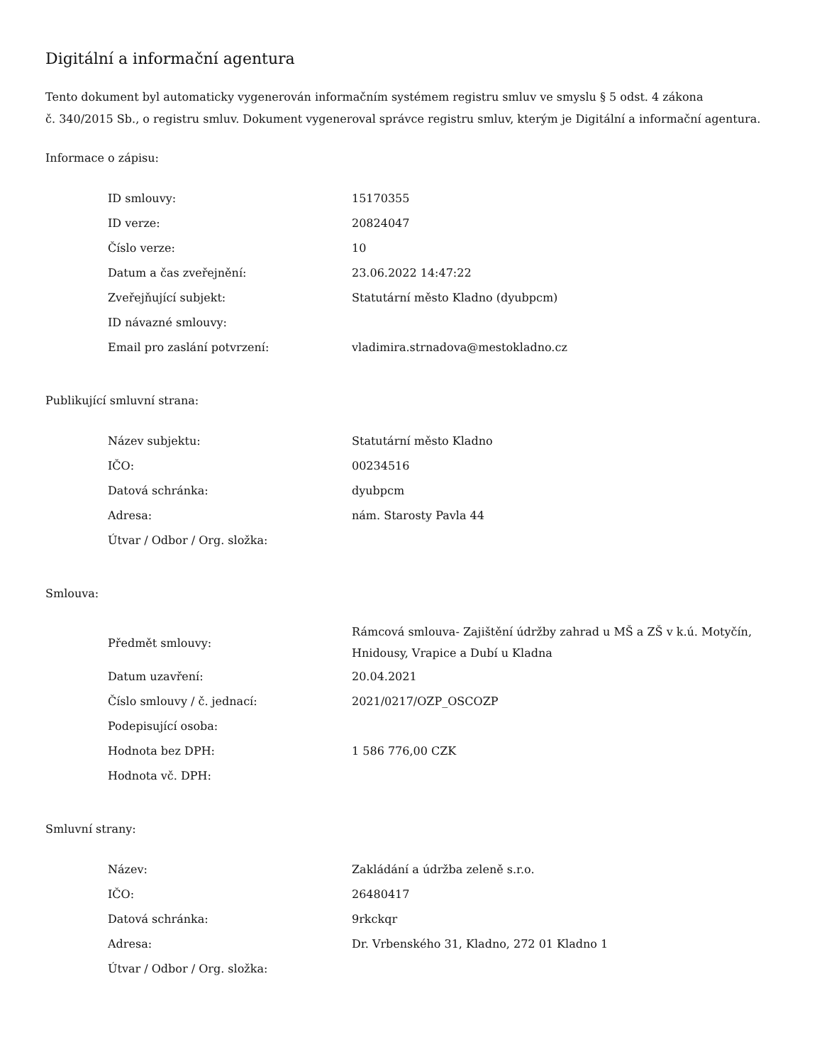Digitální a informační agentura
Tento dokument byl automaticky vygenerován informačním systémem registru smluv ve smyslu § 5 odst. 4 zákona
č. 340/2015 Sb., o registru smluv. Dokument vygeneroval správce registru smluv, kterým je Digitální a informační agentura.
Informace o zápisu:
| ID smlouvy: | 15170355 |
| ID verze: | 20824047 |
| Číslo verze: | 10 |
| Datum a čas zveřejnění: | 23.06.2022 14:47:22 |
| Zveřejňující subjekt: | Statutární město Kladno (dyubpcm) |
| ID návazné smlouvy: | |
| Email pro zaslání potvrzení: | vladimira.strnadova@mestokladno.cz |
Publikující smluvní strana:
| Název subjektu: | Statutární město Kladno |
| IČO: | 00234516 |
| Datová schránka: | dyubpcm |
| Adresa: | nám. Starosty Pavla 44 |
| Útvar / Odbor / Org. složka: | |
Smlouva:
| Předmět smlouvy: | Rámcová smlouva- Zajištění údržby zahrad u MŠ a ZŠ v k.ú. Motyčín, Hnidousy, Vrapice a Dubí u Kladna |
| Datum uzavření: | 20.04.2021 |
| Číslo smlouvy / č. jednací: | 2021/0217/OZP_OSCOZP |
| Podepisující osoba: | |
| Hodnota bez DPH: | 1 586 776,00 CZK |
| Hodnota vč. DPH: | |
Smluvní strany:
| Název: | Zakládání a údržba zeleně s.r.o. |
| IČO: | 26480417 |
| Datová schránka: | 9rkckqr |
| Adresa: | Dr. Vrbenského 31, Kladno, 272 01 Kladno 1 |
| Útvar / Odbor / Org. složka: | |